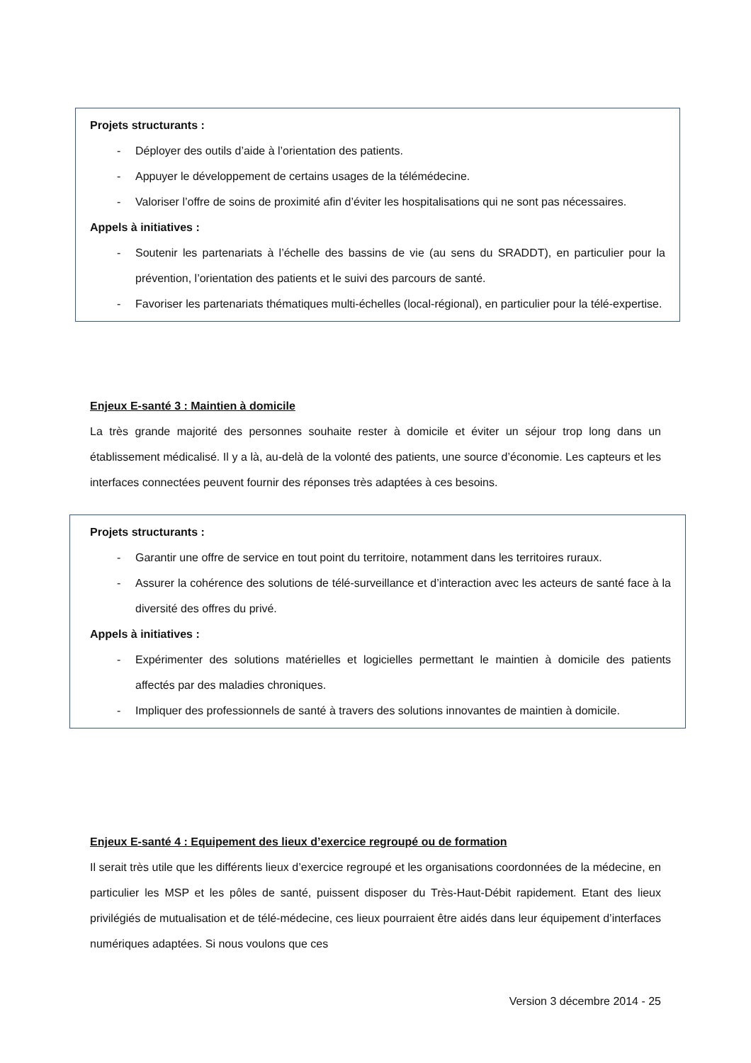Projets structurants :
- Déployer des outils d’aide à l’orientation des patients.
- Appuyer le développement de certains usages de la télémédecine.
- Valoriser l’offre de soins de proximité afin d’éviter les hospitalisations qui ne sont pas nécessaires.
Appels à initiatives :
- Soutenir les partenariats à l’échelle des bassins de vie (au sens du SRADDT), en particulier pour la prévention, l’orientation des patients et le suivi des parcours de santé.
- Favoriser les partenariats thématiques multi-échelles (local-régional), en particulier pour la télé-expertise.
Enjeux E-santé 3 : Maintien à domicile
La très grande majorité des personnes souhaite rester à domicile et éviter un séjour trop long dans un établissement médicalisé. Il y a là, au-delà de la volonté des patients, une source d’économie. Les capteurs et les interfaces connectées peuvent fournir des réponses très adaptées à ces besoins.
Projets structurants :
- Garantir une offre de service en tout point du territoire, notamment dans les territoires ruraux.
- Assurer la cohérence des solutions de télé-surveillance et d’interaction avec les acteurs de santé face à la diversité des offres du privé.
Appels à initiatives :
- Expérimenter des solutions matérielles et logicielles permettant le maintien à domicile des patients affectés par des maladies chroniques.
- Impliquer des professionnels de santé à travers des solutions innovantes de maintien à domicile.
Enjeux E-santé 4 : Equipement des lieux d’exercice regroupé ou de formation
Il serait très utile que les différents lieux d’exercice regroupé et les organisations coordonnées de la médecine, en particulier les MSP et les pôles de santé, puissent disposer du Très-Haut-Débit rapidement. Etant des lieux privilégiés de mutualisation et de télé-médecine, ces lieux pourraient être aidés dans leur équipement d’interfaces numériques adaptées. Si nous voulons que ces
Version 3 décembre 2014 - 25